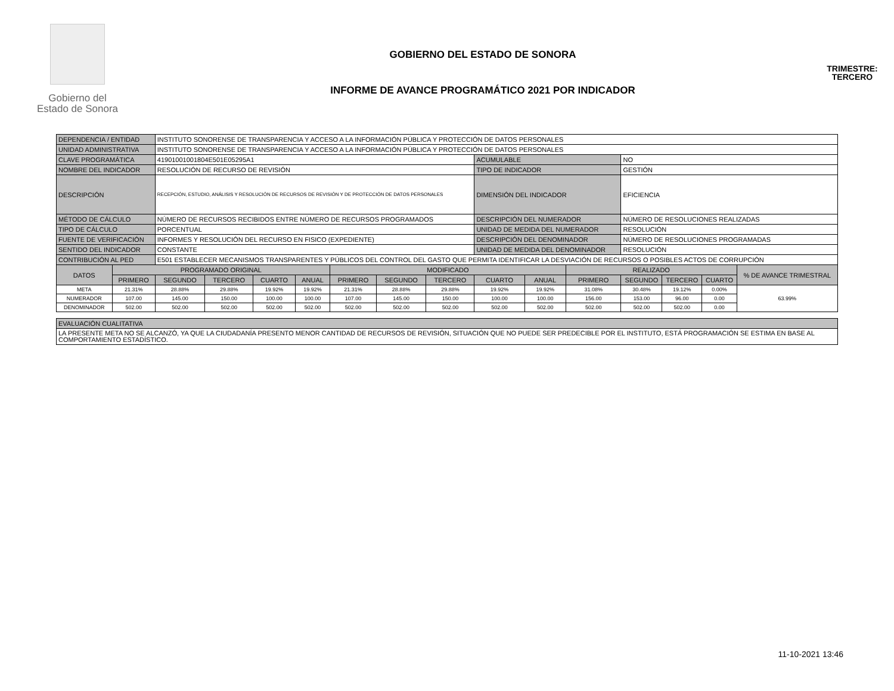Gobierno del
Estado de Sonora
GOBIERNO DEL ESTADO DE SONORA
INFORME DE AVANCE PROGRAMÁTICO 2021 POR INDICADOR
TRIMESTRE:
TERCERO
| DEPENDENCIA / ENTIDAD | | INSTITUTO SONORENSE DE TRANSPARENCIA Y ACCESO A LA INFORMACIÓN PÚBLICA Y PROTECCIÓN DE DATOS PERSONALES | | | | | | | | | | | | | |
| UNIDAD ADMINISTRATIVA | | INSTITUTO SONORENSE DE TRANSPARENCIA Y ACCESO A LA INFORMACIÓN PÚBLICA Y PROTECCIÓN DE DATOS PERSONALES | | | | | | | | | | | | | |
| CLAVE PROGRAMÁTICA | | 41901001001804E501E05295A1 | | | | | | | ACUMULABLE | | | NO | | | |
| NOMBRE DEL INDICADOR | | RESOLUCIÓN DE RECURSO DE REVISIÓN | | | | | | | TIPO DE INDICADOR | | | GESTIÓN | | | |
| DESCRIPCIÓN | | RECEPCIÓN, ESTUDIO, ANÁLISIS Y RESOLUCIÓN DE RECURSOS DE REVISIÓN Y DE PROTECCIÓN DE DATOS PERSONALES | | | | | | | DIMENSIÓN DEL INDICADOR | | | EFICIENCIA | | | |
| MÉTODO DE CÁLCULO | | NÚMERO DE RECURSOS RECIBIDOS ENTRE NÚMERO DE RECURSOS PROGRAMADOS | | | | | | | DESCRIPCIÓN DEL NUMERADOR | | | NÚMERO DE RESOLUCIONES REALIZADAS | | | |
| TIPO DE CÁLCULO | | PORCENTUAL | | | | | | | UNIDAD DE MEDIDA DEL NUMERADOR | | | RESOLUCIÓN | | | |
| FUENTE DE VERIFICACIÓN | | INFORMES Y RESOLUCIÓN DEL RECURSO EN FISICO (EXPEDIENTE) | | | | | | | DESCRIPCIÓN DEL DENOMINADOR | | | NÚMERO DE RESOLUCIONES PROGRAMADAS | | | |
| SENTIDO DEL INDICADOR | | CONSTANTE | | | | | | | UNIDAD DE MEDIDA DEL DENOMINADOR | | | RESOLUCIÓN | | | |
| CONTRIBUCIÓN AL PED | | E501 ESTABLECER MECANISMOS TRANSPARENTES Y PÚBLICOS DEL CONTROL DEL GASTO QUE PERMITA IDENTIFICAR LA DESVIACIÓN DE RECURSOS O POSIBLES ACTOS DE CORRUPCIÓN | | | | | | | | | | | | | |
| DATOS | PROGRAMADO ORIGINAL | | | | | MODIFICADO | | | | | REALIZADO | | | | % DE AVANCE TRIMESTRAL |
| | PRIMERO | SEGUNDO | TERCERO | CUARTO | ANUAL | PRIMERO | SEGUNDO | TERCERO | CUARTO | ANUAL | PRIMERO | SEGUNDO | TERCERO | CUARTO | |
| META | 21.31% | 28.88% | 29.88% | 19.92% | 19.92% | 21.31% | 28.88% | 29.88% | 19.92% | 19.92% | 31.08% | 30.48% | 19.12% | 0.00% | 63.99% |
| NUMERADOR | 107.00 | 145.00 | 150.00 | 100.00 | 100.00 | 107.00 | 145.00 | 150.00 | 100.00 | 100.00 | 156.00 | 153.00 | 96.00 | 0.00 | |
| DENOMINADOR | 502.00 | 502.00 | 502.00 | 502.00 | 502.00 | 502.00 | 502.00 | 502.00 | 502.00 | 502.00 | 502.00 | 502.00 | 502.00 | 0.00 | |
| EVALUACIÓN CUALITATIVA |
| LA PRESENTE META NO SE ALCANZÓ, YA QUE LA CIUDADANÍA PRESENTO MENOR CANTIDAD DE RECURSOS DE REVISIÓN, SITUACIÓN QUE NO PUEDE SER PREDECIBLE POR EL INSTITUTO, ESTÁ PROGRAMACIÓN SE ESTIMA EN BASE AL COMPORTAMIENTO ESTADÍSTICO. |
11-10-2021 13:46